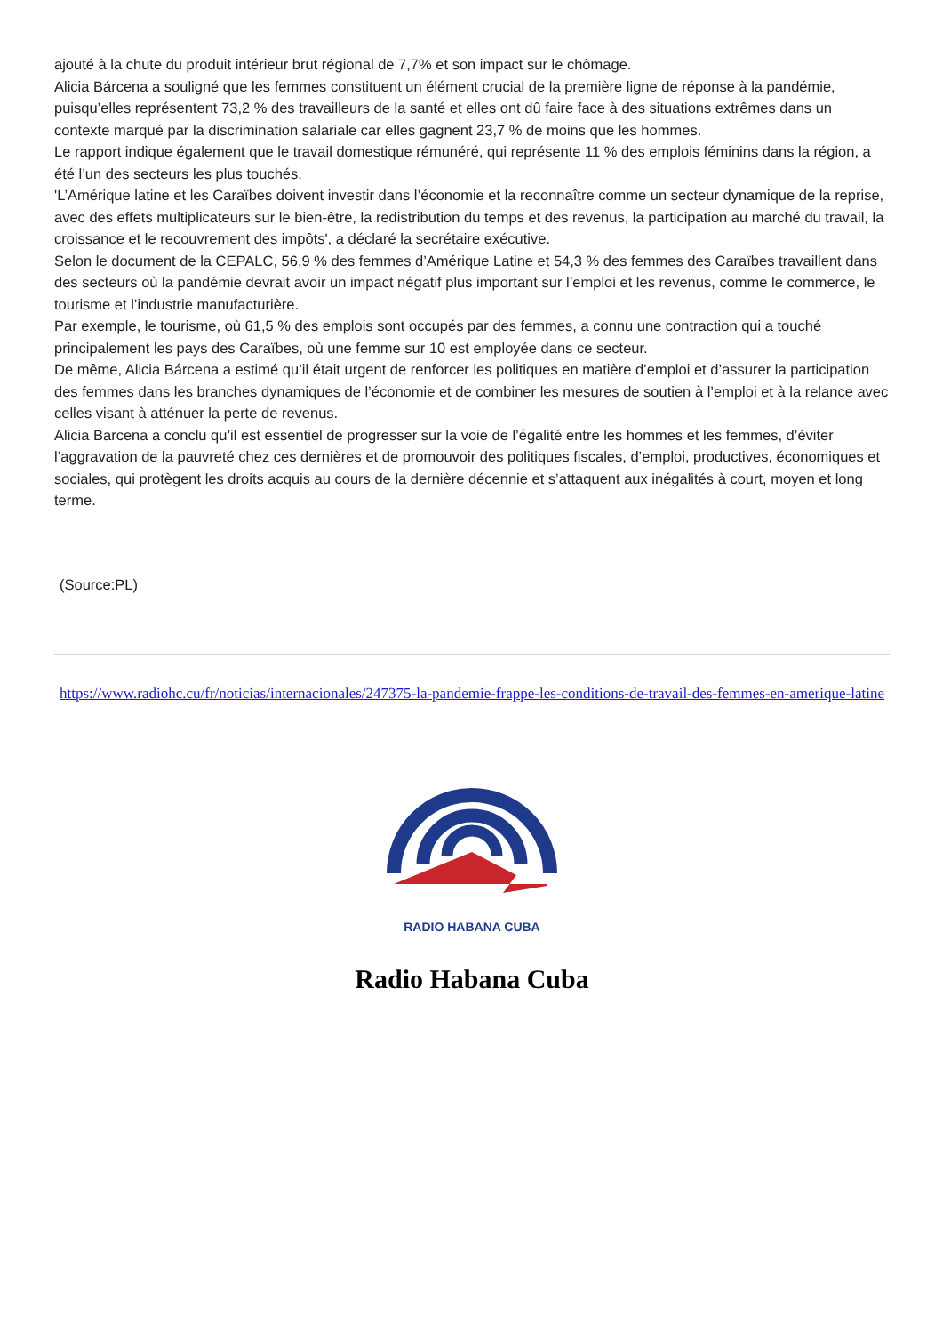ajouté à la chute du produit intérieur brut régional de 7,7% et son impact sur le chômage.
Alicia Bárcena a souligné que les femmes constituent un élément crucial de la première ligne de réponse à la pandémie, puisqu’elles représentent 73,2 % des travailleurs de la santé et elles ont dû faire face à des situations extrêmes dans un contexte marqué par la discrimination salariale car elles gagnent 23,7 % de moins que les hommes.
Le rapport indique également que le travail domestique rémunéré, qui représente 11 % des emplois féminins dans la région, a été l’un des secteurs les plus touchés.
'L’Amérique latine et les Caraïbes doivent investir dans l’économie et la reconnaître comme un secteur dynamique de la reprise, avec des effets multiplicateurs sur le bien-être, la redistribution du temps et des revenus, la participation au marché du travail, la croissance et le recouvrement des impôts', a déclaré la secrétaire exécutive.
Selon le document de la CEPALC, 56,9 % des femmes d’Amérique Latine et 54,3 % des femmes des Caraïbes travaillent dans des secteurs où la pandémie devrait avoir un impact négatif plus important sur l’emploi et les revenus, comme le commerce, le tourisme et l’industrie manufacturière.
Par exemple, le tourisme, où 61,5 % des emplois sont occupés par des femmes, a connu une contraction qui a touché principalement les pays des Caraïbes, où une femme sur 10 est employée dans ce secteur.
De même, Alicia Bárcena a estimé qu’il était urgent de renforcer les politiques en matière d’emploi et d’assurer la participation des femmes dans les branches dynamiques de l’économie et de combiner les mesures de soutien à l’emploi et à la relance avec celles visant à atténuer la perte de revenus.
Alicia Barcena a conclu qu’il est essentiel de progresser sur la voie de l’égalité entre les hommes et les femmes, d’éviter l’aggravation de la pauvreté chez ces dernières et de promouvoir des politiques fiscales, d’emploi, productives, économiques et sociales, qui protègent les droits acquis au cours de la dernière décennie et s’attaquent aux inégalités à court, moyen et long terme.
(Source:PL)
https://www.radiohc.cu/fr/noticias/internacionales/247375-la-pandemie-frappe-les-conditions-de-travail-des-femmes-en-amerique-latine
RADIO HABANA CUBA
Radio Habana Cuba